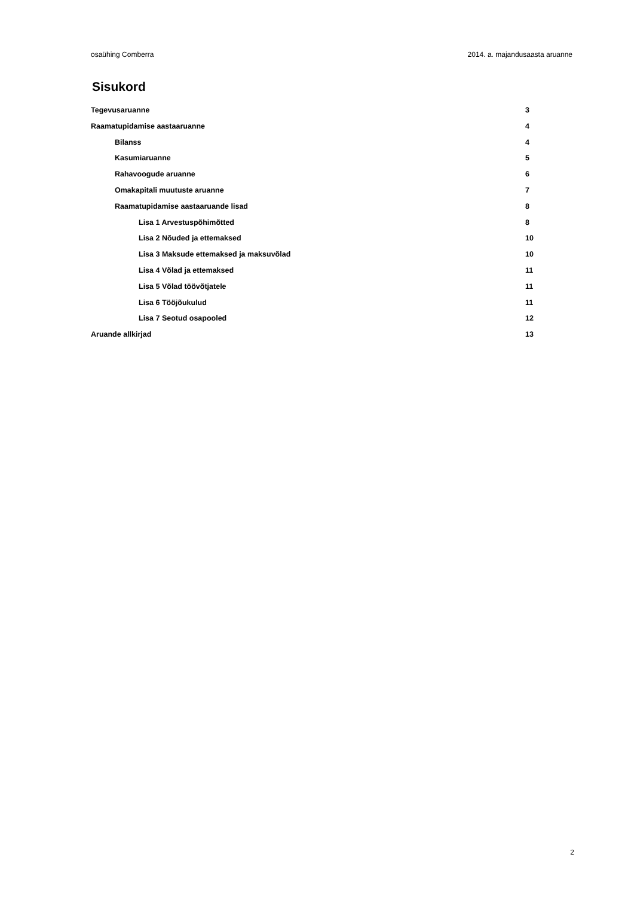osaühing Comberra 2014. a. majandusaasta aruanne
Sisukord
Tegevusaruanne 3
Raamatupidamise aastaaruanne 4
Bilanss 4
Kasumiaruanne 5
Rahavoogude aruanne 6
Omakapitali muutuste aruanne 7
Raamatupidamise aastaaruande lisad 8
Lisa 1 Arvestuspõhimõtted 8
Lisa 2 Nõuded ja ettemaksed 10
Lisa 3 Maksude ettemaksed ja maksuvõlad 10
Lisa 4 Võlad ja ettemaksed 11
Lisa 5 Võlad töövõtjatele 11
Lisa 6 Tööjõukulud 11
Lisa 7 Seotud osapooled 12
Aruande allkirjad 13
2